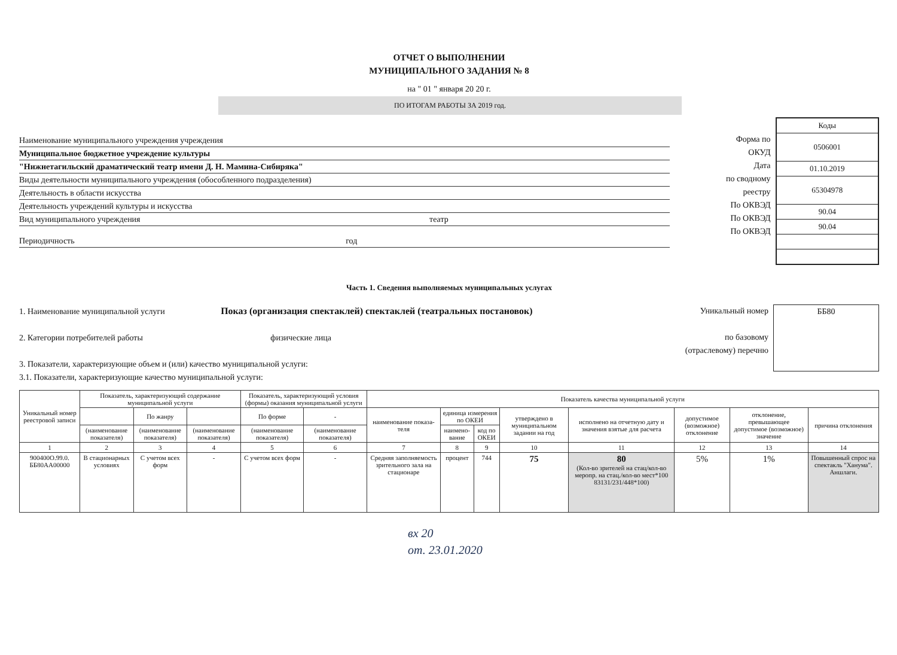ОТЧЕТ О ВЫПОЛНЕНИИ
МУНИЦИПАЛЬНОГО ЗАДАНИЯ № 8
на " 01 " января 20 20 г.
ПО ИТОГАМ РАБОТЫ ЗА 2019 год.
Наименование муниципального учреждения учреждения
Муниципальное бюджетное учреждение культуры
"Нижнетагильский драматический театр имени Д. Н. Мамина-Сибиряка"
Виды деятельности муниципального учреждения (обособленного подразделения)
Деятельность в области искусства
Деятельность учреждений культуры и искусства
Вид муниципального учреждения театр
Периодичность год
Форма по
ОКУД
Дата
по сводному
реестру
По ОКВЭД
По ОКВЭД
По ОКВЭД
| Коды |
| 0506001 |
| 01.10.2019 |
| 65304978 |
| 90.04 |
| 90.04 |
Часть 1. Сведения выполняемых муниципальных услугах
1. Наименование муниципальной услуги Показ (организация спектаклей) спектаклей (театральных постановок)
2. Категории потребителей работы физические лица
3. Показатели, характеризующие объем и (или) качество муниципальной услуги:
3.1. Показатели, характеризующие качество муниципальной услуги:
Уникальный номер
по базовому
(отраслевому) перечню
ББ80
| Уникальный номер реестровой записи | Показатель, характеризующий содержание муниципальной услуги | | | Показатель, характеризующий условия (формы) оказания муниципальной услуги | | Показатель качества муниципальной услуги | | | | | | | |
| --- | --- | --- | --- | --- | --- | --- | --- | --- | --- | --- | --- | --- | --- |
| | | По жанру | | По форме | - | наименование показа-теля | единица измерения по ОКЕИ | | утверждено в муниципальном задании на год | исполнено на отчетную дату и значения взятые для расчета | допустимое (возможное) отклонение | отклонение, превышающее допустимое (возможное) значение | причина отклонения |
| | (наименование показателя) | (наименование показателя) | (наименование показателя) | (наименование показателя) | (наименование показателя) | | наимено-вание | код по ОКЕИ | | | | | |
| 1 | 2 | 3 | 4 | 5 | 6 | 7 | 8 | 9 | 10 | 11 | 12 | 13 | 14 |
| 900400О.99.0. ББ80АА00000 | В стационарных условиях | С учетом всех форм | - | С учетом всех форм | - | Средняя заполняемость зрительного зала на стационаре | процент | 744 | 75 | 80 (Кол-во зрителей на стац/кол-во меропр. на стац./кол-во мест*100 83131/231/448*100) | 5% | 1% | Повышенный спрос на спектакль "Ханума". Аншлаги. |
вх 20
от. 23.01.2020